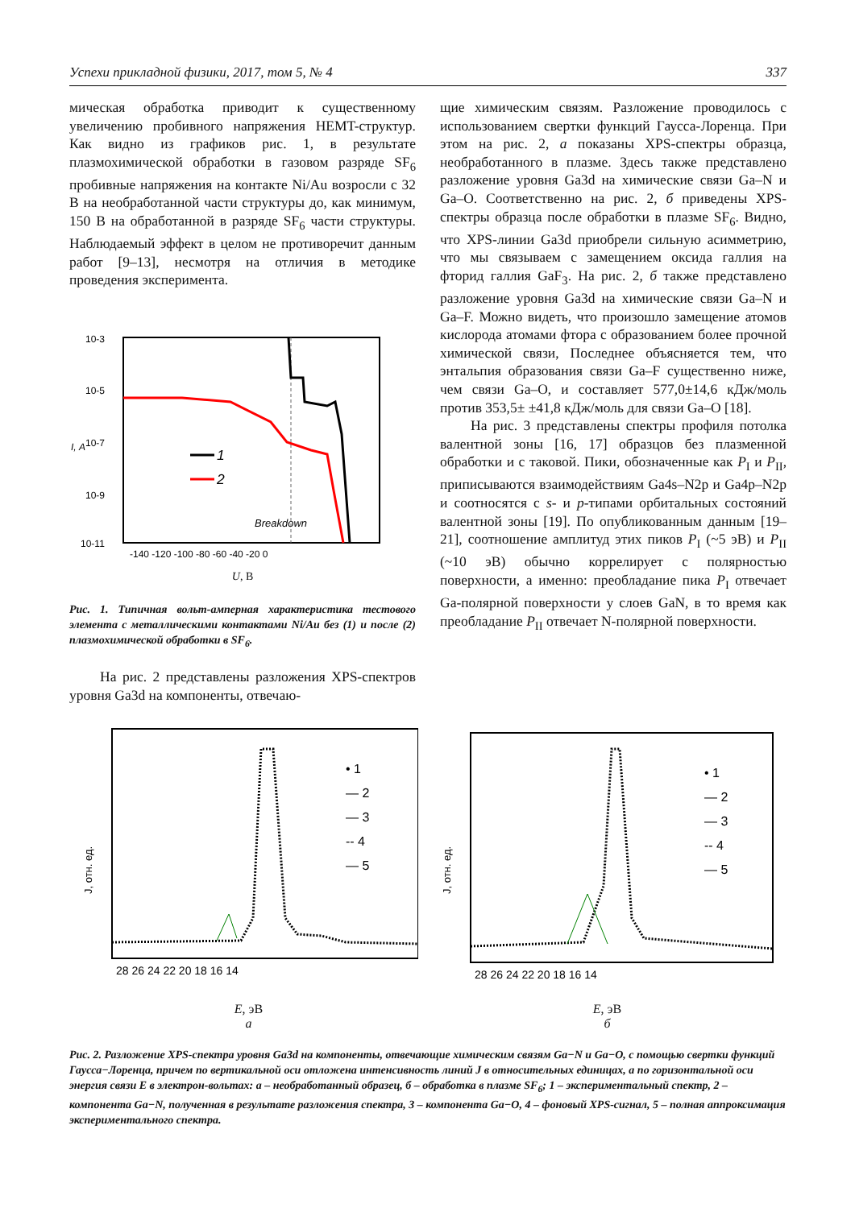Успехи прикладной физики, 2017, том 5, № 4 337
мическая обработка приводит к существенному увеличению пробивного напряжения HEMT-структур. Как видно из графиков рис. 1, в результате плазмохимической обработки в газовом разряде SF<sub>6</sub> пробивные напряжения на контакте Ni/Au возросли с 32 В на необработанной части структуры до, как минимум, 150 В на обработанной в разряде SF<sub>6</sub> части структуры. Наблюдаемый эффект в целом не противоречит данным работ [9–13], несмотря на отличия в методике проведения эксперимента.
1
2
Breakdown
10-3
10-5
10-7
10-9
10-11
I, А
-140 -120 -100 -80 -60 -40 -20 0
U, В
Рис. 1. Типичная вольт-амперная характеристика тестового элемента с металлическими контактами Ni/Au без (1) и после (2) плазмохимической обработки в SF<sub>6</sub>.
На рис. 2 представлены разложения XPS-спектров уровня Ga3d на компоненты, отвечаю-
щие химическим связям. Разложение проводилось с использованием свертки функций Гаусса-Лоренца. При этом на рис. 2, а показаны XPS-спектры образца, необработанного в плазме. Здесь также представлено разложение уровня Ga3d на химические связи Ga–N и Ga–O. Соответственно на рис. 2, б приведены XPS-спектры образца после обработки в плазме SF<sub>6</sub>. Видно, что XPS-линии Ga3d приобрели сильную асимметрию, что мы связываем с замещением оксида галлия на фторид галлия GaF<sub>3</sub>. На рис. 2, б также представлено разложение уровня Ga3d на химические связи Ga–N и Ga–F. Можно видеть, что произошло замещение атомов кислорода атомами фтора с образованием более прочной химической связи, Последнее объясняется тем, что энтальпия образования связи Ga–F существенно ниже, чем связи Ga–O, и составляет 577,0±14,6 кДж/моль против 353,5± ±41,8 кДж/моль для связи Ga–O [18].
На рис. 3 представлены спектры профиля потолка валентной зоны [16, 17] образцов без плазменной обработки и с таковой. Пики, обозначенные как P<sub>I</sub> и P<sub>II</sub>, приписываются взаимодействиям Ga4s–N2p и Ga4p–N2p и соотносятся с s- и p-типами орбитальных состояний валентной зоны [19]. По опубликованным данным [19–21], соотношение амплитуд этих пиков P<sub>I</sub> (~5 эВ) и P<sub>II</sub> (~10 эВ) обычно коррелирует с полярностью поверхности, а именно: преобладание пика P<sub>I</sub> отвечает Ga-полярной поверхности у слоев GaN, в то время как преобладание P<sub>II</sub> отвечает N-полярной поверхности.
• 1
— 2
— 3
-- 4
— 5
J, отн. ед.
28 26 24 22 20 18 16 14
E, эВ
а
• 1
— 2
— 3
-- 4
— 5
J, отн. ед.
28 26 24 22 20 18 16 14
E, эВ
б
Рис. 2. Разложение XPS-спектра уровня Ga3d на компоненты, отвечающие химическим связям Ga−N и Ga−O, с помощью свертки функций Гаусса−Лоренца, причем по вертикальной оси отложена интенсивность линий J в относительных единицах, а по горизонтальной оси энергия связи E в электрон-вольтах: а – необработанный образец, б – обработка в плазме SF<sub>6</sub>; 1 – экспериментальный спектр, 2 – компонента Ga−N, полученная в результате разложения спектра, 3 – компонента Ga−O, 4 – фоновый XPS-сигнал, 5 – полная аппроксимация экспериментального спектра.